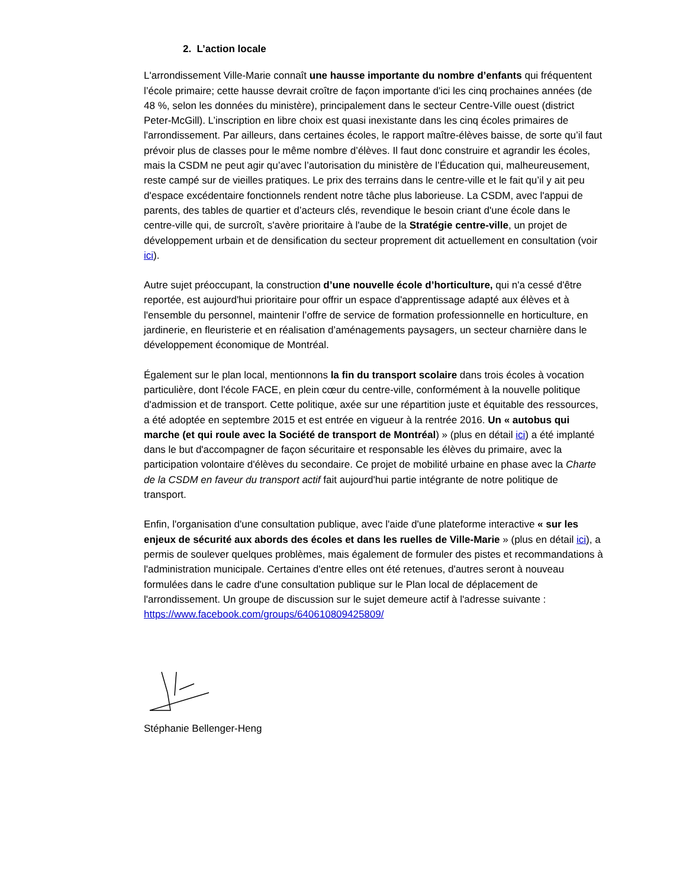2. L’action locale
L'arrondissement Ville-Marie connaît une hausse importante du nombre d’enfants qui fréquentent l’école primaire; cette hausse devrait croître de façon importante d'ici les cinq prochaines années (de 48 %, selon les données du ministère), principalement dans le secteur Centre-Ville ouest (district Peter-McGill). L’inscription en libre choix est quasi inexistante dans les cinq écoles primaires de l'arrondissement. Par ailleurs, dans certaines écoles, le rapport maître-élèves baisse, de sorte qu’il faut prévoir plus de classes pour le même nombre d’élèves. Il faut donc construire et agrandir les écoles, mais la CSDM ne peut agir qu’avec l’autorisation du ministère de l’Éducation qui, malheureusement, reste campé sur de vieilles pratiques. Le prix des terrains dans le centre-ville et le fait qu’il y ait peu d'espace excédentaire fonctionnels rendent notre tâche plus laborieuse. La CSDM, avec l'appui de parents, des tables de quartier et d’acteurs clés, revendique le besoin criant d'une école dans le centre-ville qui, de surcroît, s'avère prioritaire à l'aube de la Stratégie centre-ville, un projet de développement urbain et de densification du secteur proprement dit actuellement en consultation (voir ici).
Autre sujet préoccupant, la construction d’une nouvelle école d’horticulture, qui n'a cessé d'être reportée, est aujourd'hui prioritaire pour offrir un espace d'apprentissage adapté aux élèves et à l'ensemble du personnel, maintenir l’offre de service de formation professionnelle en horticulture, en jardinerie, en fleuristerie et en réalisation d’aménagements paysagers, un secteur charnière dans le développement économique de Montréal.
Également sur le plan local, mentionnons la fin du transport scolaire dans trois écoles à vocation particulière, dont l'école FACE, en plein cœur du centre-ville, conformément à la nouvelle politique d'admission et de transport. Cette politique, axée sur une répartition juste et équitable des ressources, a été adoptée en septembre 2015 et est entrée en vigueur à la rentrée 2016. Un « autobus qui marche (et qui roule avec la Société de transport de Montréal) » (plus en détail ici) a été implanté dans le but d'accompagner de façon sécuritaire et responsable les élèves du primaire, avec la participation volontaire d'élèves du secondaire. Ce projet de mobilité urbaine en phase avec la Charte de la CSDM en faveur du transport actif fait aujourd'hui partie intégrante de notre politique de transport.
Enfin, l'organisation d'une consultation publique, avec l'aide d'une plateforme interactive « sur les enjeux de sécurité aux abords des écoles et dans les ruelles de Ville-Marie » (plus en détail ici), a permis de soulever quelques problèmes, mais également de formuler des pistes et recommandations à l'administration municipale. Certaines d'entre elles ont été retenues, d'autres seront à nouveau formulées dans le cadre d'une consultation publique sur le Plan local de déplacement de l'arrondissement. Un groupe de discussion sur le sujet demeure actif à l'adresse suivante :
https://www.facebook.com/groups/640610809425809/
Stéphanie Bellenger-Heng